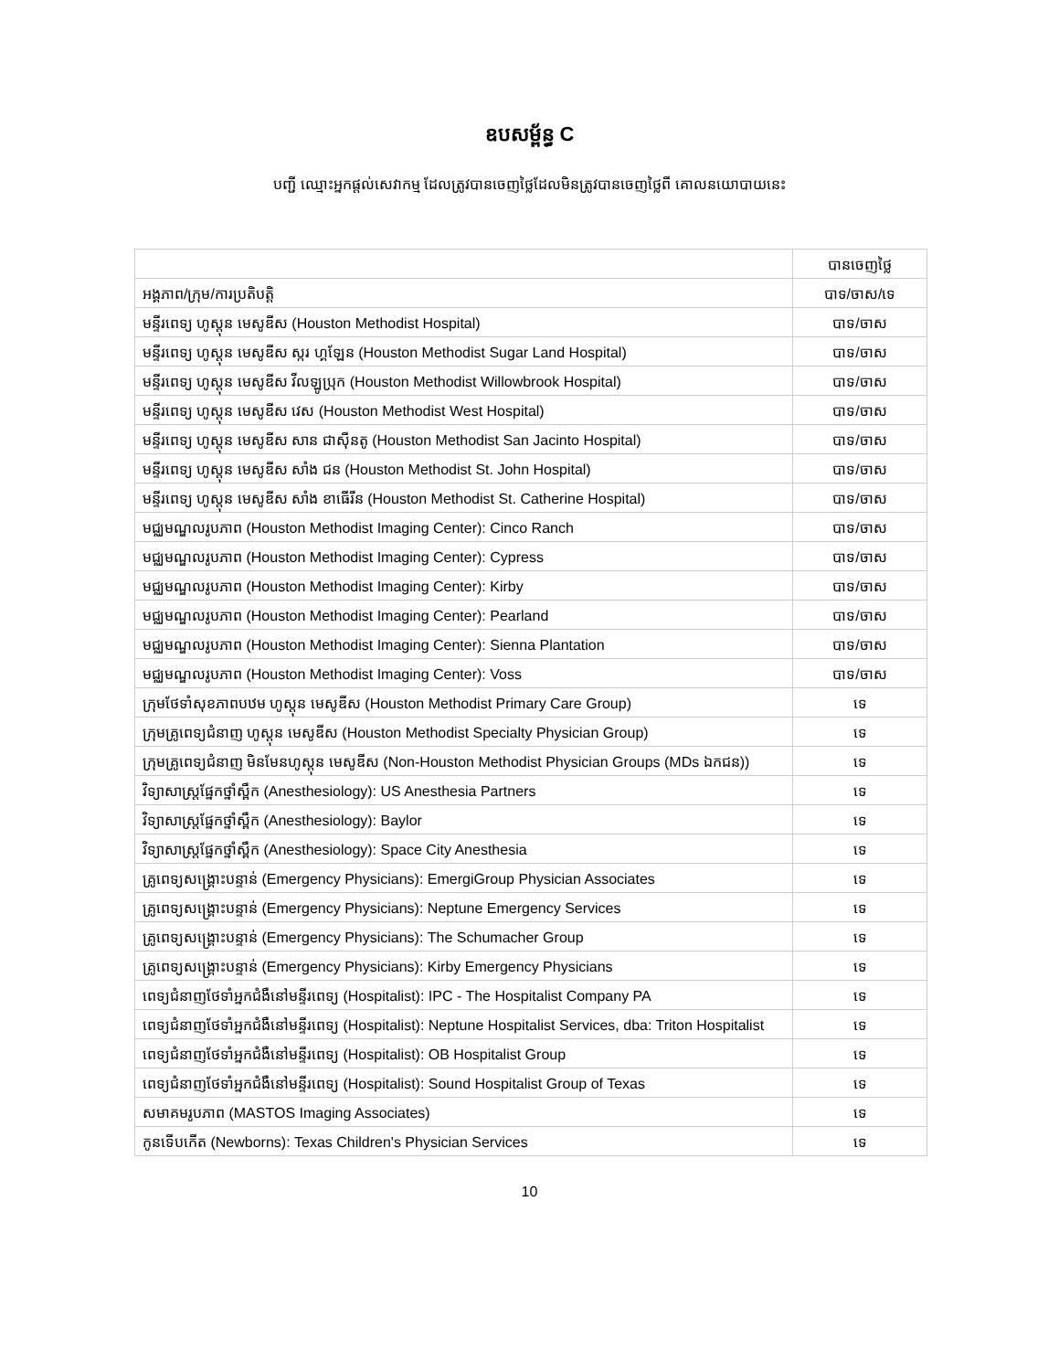ឧបសម្ព័ន្ធ C
បញ្ជី ឈ្មោះអ្នកផ្តល់សេវាកម្ម ដែលត្រូវបានចេញថ្លៃដែលមិនត្រូវបានចេញថ្លៃពី គោលនយោបាយនេះ
| | បានចេញថ្លៃ |
| អង្គភាព/ក្រុម/ការប្រតិបត្តិ | បាទ/ចាស/ទេ |
| មន្ទីរពេទ្យ ហូស្តុន មេសូឌីស (Houston Methodist Hospital) | បាទ/ចាស |
| មន្ទីរពេទ្យ ហូស្តុន មេសូឌីស ស្ករ ហ្គឡែន (Houston Methodist Sugar Land Hospital) | បាទ/ចាស |
| មន្ទីរពេទ្យ ហូស្តុន មេសូឌីស វីលឡូប្រុក (Houston Methodist Willowbrook Hospital) | បាទ/ចាស |
| មន្ទីរពេទ្យ ហូស្តុន មេសូឌីស វេស (Houston Methodist West Hospital) | បាទ/ចាស |
| មន្ទីរពេទ្យ ហូស្តុន មេសូឌីស សាន ជាស៊ីនតូ (Houston Methodist San Jacinto Hospital) | បាទ/ចាស |
| មន្ទីរពេទ្យ ហូស្តុន មេសូឌីស សាំង ជន (Houston Methodist St. John Hospital) | បាទ/ចាស |
| មន្ទីរពេទ្យ ហូស្តុន មេសូឌីស សាំង ខាធើរីន (Houston Methodist St. Catherine Hospital) | បាទ/ចាស |
| មជ្ឈមណ្ឌលរូបភាព (Houston Methodist Imaging Center): Cinco Ranch | បាទ/ចាស |
| មជ្ឈមណ្ឌលរូបភាព (Houston Methodist Imaging Center): Cypress | បាទ/ចាស |
| មជ្ឈមណ្ឌលរូបភាព (Houston Methodist Imaging Center): Kirby | បាទ/ចាស |
| មជ្ឈមណ្ឌលរូបភាព (Houston Methodist Imaging Center): Pearland | បាទ/ចាស |
| មជ្ឈមណ្ឌលរូបភាព (Houston Methodist Imaging Center): Sienna Plantation | បាទ/ចាស |
| មជ្ឈមណ្ឌលរូបភាព (Houston Methodist Imaging Center): Voss | បាទ/ចាស |
| ក្រុមថែទាំសុខភាពបឋម ហូស្តុន មេសូឌីស (Houston Methodist Primary Care Group) | ទេ |
| ក្រុមគ្រូពេទ្យជំនាញ ហូស្តុន មេសូឌីស (Houston Methodist Specialty Physician Group) | ទេ |
| ក្រុមគ្រូពេទ្យជំនាញ មិនមែនហូស្តុន មេសូឌីស (Non-Houston Methodist Physician Groups (MDs ឯកជន)) | ទេ |
| វិទ្យាសាស្ត្រផ្នែកថ្នាំស្ពឹក (Anesthesiology): US Anesthesia Partners | ទេ |
| វិទ្យាសាស្ត្រផ្នែកថ្នាំស្ពឹក (Anesthesiology): Baylor | ទេ |
| វិទ្យាសាស្ត្រផ្នែកថ្នាំស្ពឹក (Anesthesiology): Space City Anesthesia | ទេ |
| គ្រូពេទ្យសង្គ្រោះបន្ទាន់ (Emergency Physicians): EmergiGroup Physician Associates | ទេ |
| គ្រូពេទ្យសង្គ្រោះបន្ទាន់ (Emergency Physicians): Neptune Emergency Services | ទេ |
| គ្រូពេទ្យសង្គ្រោះបន្ទាន់ (Emergency Physicians): The Schumacher Group | ទេ |
| គ្រូពេទ្យសង្គ្រោះបន្ទាន់ (Emergency Physicians): Kirby Emergency Physicians | ទេ |
| ពេទ្យជំនាញថែទាំអ្នកជំងឺនៅមន្ទីរពេទ្យ (Hospitalist): IPC - The Hospitalist Company PA | ទេ |
| ពេទ្យជំនាញថែទាំអ្នកជំងឺនៅមន្ទីរពេទ្យ (Hospitalist): Neptune Hospitalist Services, dba: Triton Hospitalist | ទេ |
| ពេទ្យជំនាញថែទាំអ្នកជំងឺនៅមន្ទីរពេទ្យ (Hospitalist): OB Hospitalist Group | ទេ |
| ពេទ្យជំនាញថែទាំអ្នកជំងឺនៅមន្ទីរពេទ្យ (Hospitalist): Sound Hospitalist Group of Texas | ទេ |
| សមាគមរូបភាព (MASTOS Imaging Associates) | ទេ |
| កូនទើបកើត (Newborns): Texas Children's Physician Services | ទេ |
10